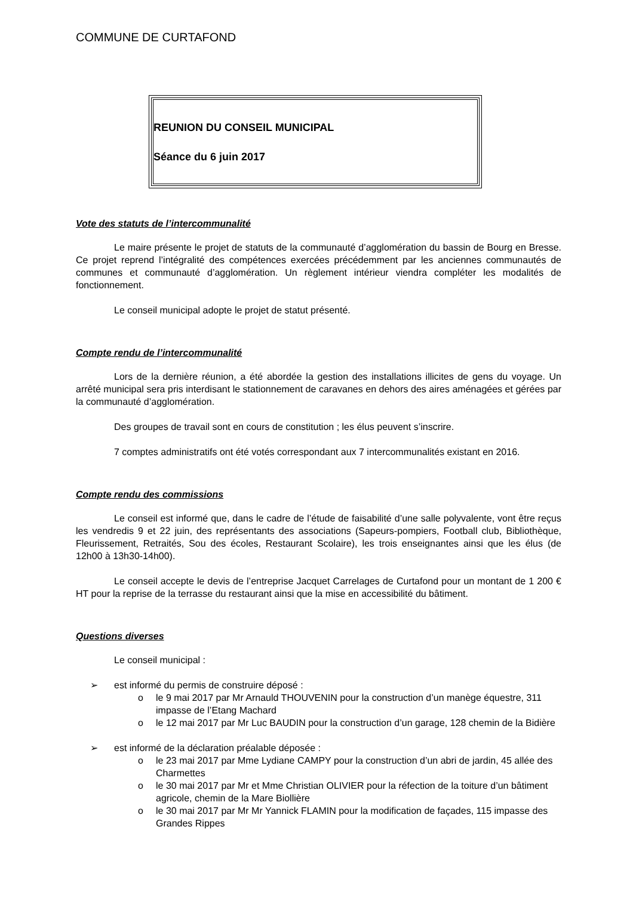COMMUNE DE CURTAFOND
REUNION DU CONSEIL MUNICIPAL
Séance du 6 juin 2017
Vote des statuts de l’intercommunalité
Le maire présente le projet de statuts de la communauté d’agglomération du bassin de Bourg en Bresse. Ce projet reprend l’intégralité des compétences exercées précédemment par les anciennes communautés de communes et communauté d’agglomération. Un règlement intérieur viendra compléter les modalités de fonctionnement.
Le conseil municipal adopte le projet de statut présenté.
Compte rendu de l’intercommunalité
Lors de la dernière réunion, a été abordée la gestion des installations illicites de gens du voyage. Un arrêté municipal sera pris interdisant le stationnement de caravanes en dehors des aires aménagées et gérées par la communauté d’agglomération.
Des groupes de travail sont en cours de constitution ; les élus peuvent s’inscrire.
7 comptes administratifs ont été votés correspondant aux 7 intercommunalités existant en 2016.
Compte rendu des commissions
Le conseil est informé que, dans le cadre de l’étude de faisabilité d’une salle polyvalente, vont être reçus les vendredis 9 et 22 juin, des représentants des associations (Sapeurs-pompiers, Football club, Bibliothèque, Fleurissement, Retraités, Sou des écoles, Restaurant Scolaire), les trois enseignantes ainsi que les élus (de 12h00 à 13h30-14h00).
Le conseil accepte le devis de l’entreprise Jacquet Carrelages de Curtafond pour un montant de 1 200 € HT pour la reprise de la terrasse du restaurant ainsi que la mise en accessibilité du bâtiment.
Questions diverses
Le conseil municipal :
➢ est informé du permis de construire déposé :
o le 9 mai 2017 par Mr Arnauld THOUVENIN pour la construction d’un manège équestre, 311 impasse de l’Etang Machard
o le 12 mai 2017 par Mr Luc BAUDIN pour la construction d’un garage, 128 chemin de la Bidière
➢ est informé de la déclaration préalable déposée :
o le 23 mai 2017 par Mme Lydiane CAMPY pour la construction d’un abri de jardin, 45 allée des Charmettes
o le 30 mai 2017 par Mr et Mme Christian OLIVIER pour la réfection de la toiture d’un bâtiment agricole, chemin de la Mare Biollière
o le 30 mai 2017 par Mr Mr Yannick FLAMIN pour la modification de façades, 115 impasse des Grandes Rippes